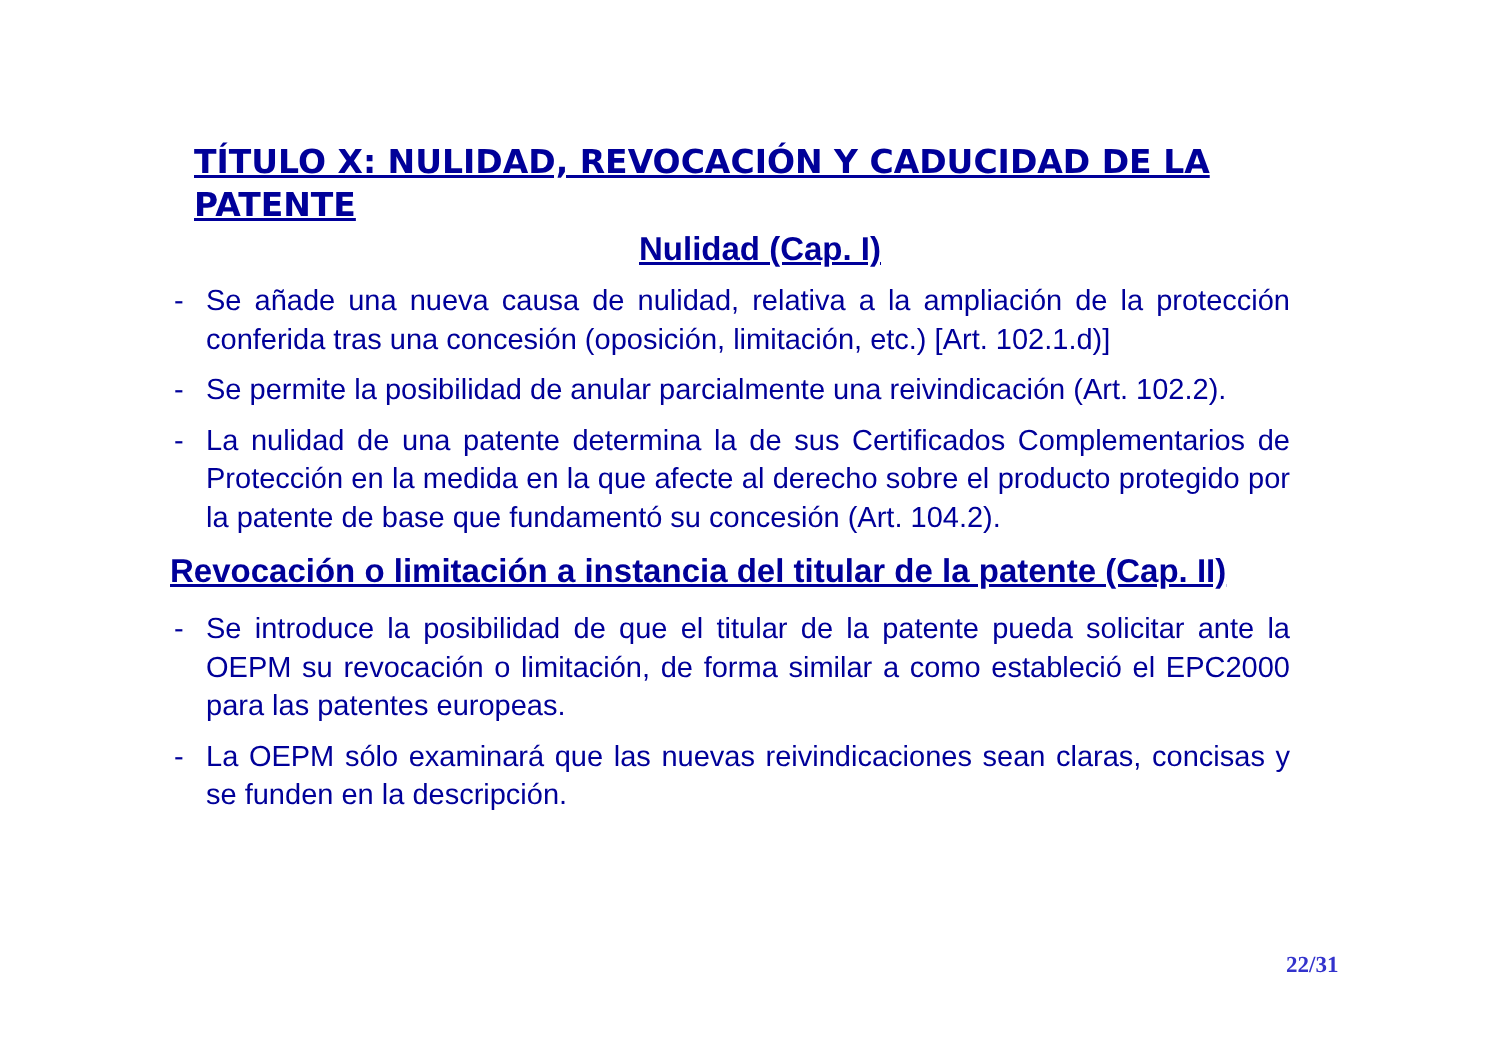TÍTULO X: NULIDAD, REVOCACIÓN Y CADUCIDAD DE LA PATENTE
Nulidad (Cap. I)
- Se añade una nueva causa de nulidad, relativa a la ampliación de la protección conferida tras una concesión (oposición, limitación, etc.) [Art. 102.1.d)]
- Se permite la posibilidad de anular parcialmente una reivindicación (Art. 102.2).
- La nulidad de una patente determina la de sus Certificados Complementarios de Protección en la medida en la que afecte al derecho sobre el producto protegido por la patente de base que fundamentó su concesión (Art. 104.2).
Revocación o limitación a instancia del titular de la patente (Cap. II)
- Se introduce la posibilidad de que el titular de la patente pueda solicitar ante la OEPM su revocación o limitación, de forma similar a como estableció el EPC2000 para las patentes europeas.
- La OEPM sólo examinará que las nuevas reivindicaciones sean claras, concisas y se funden en la descripción.
22/31